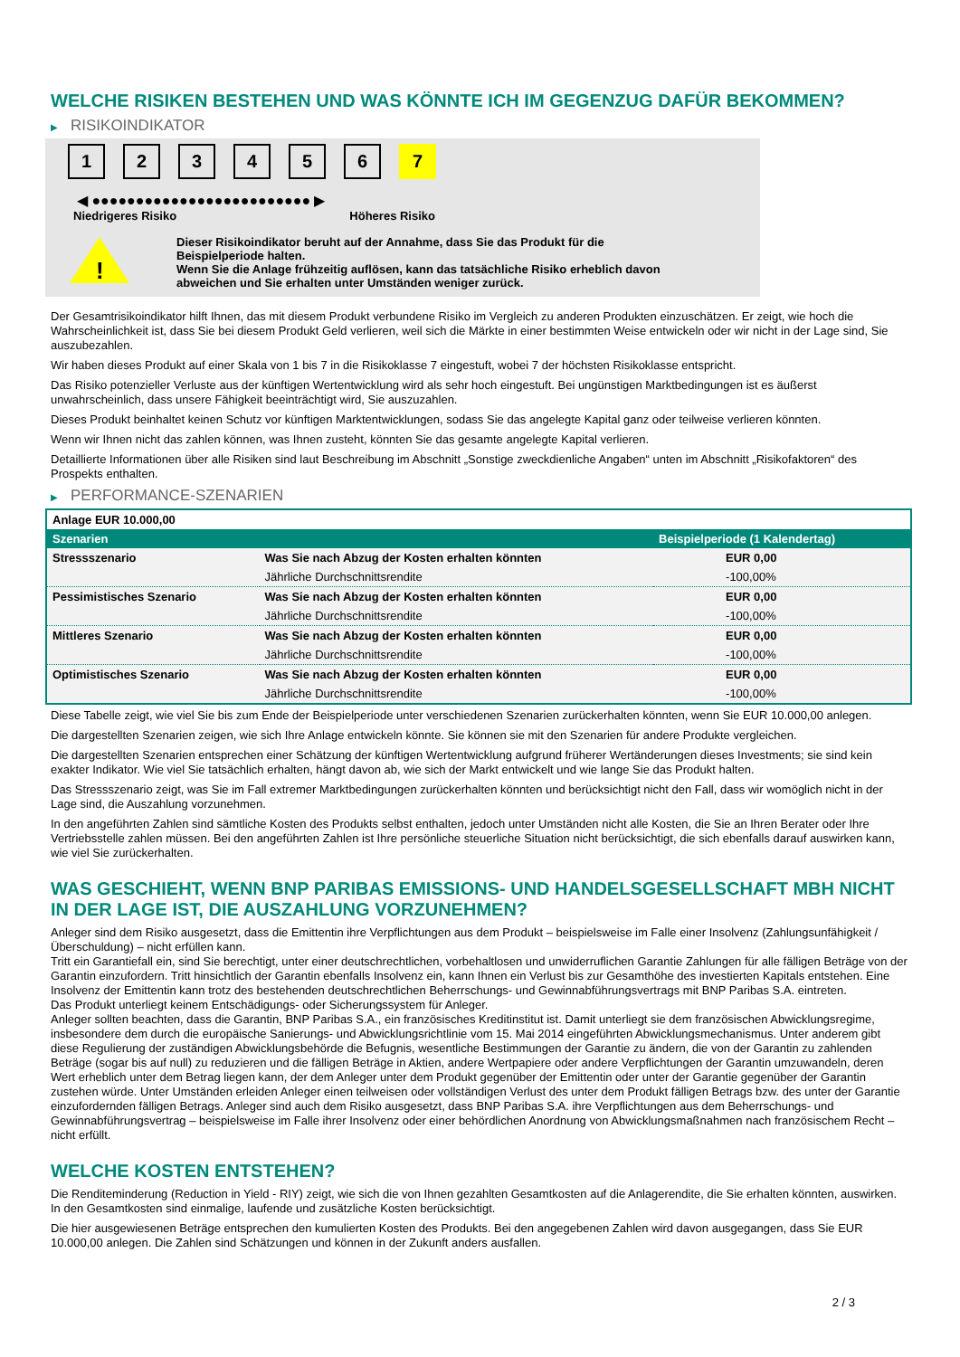WELCHE RISIKEN BESTEHEN UND WAS KÖNNTE ICH IM GEGENZUG DAFÜR BEKOMMEN?
▶ RISIKOINDIKATOR
1 2 3 4 5 6 7
◀ ●●●●●●●●●●●●●●●●●●●●●●●●● ▶
Niedrigeres Risiko Höheres Risiko
!
Dieser Risikoindikator beruht auf der Annahme, dass Sie das Produkt für die
Beispielperiode halten.
Wenn Sie die Anlage frühzeitig auflösen, kann das tatsächliche Risiko erheblich davon
abweichen und Sie erhalten unter Umständen weniger zurück.
Der Gesamtrisikoindikator hilft Ihnen, das mit diesem Produkt verbundene Risiko im Vergleich zu anderen Produkten einzuschätzen. Er zeigt, wie hoch die Wahrscheinlichkeit ist, dass Sie bei diesem Produkt Geld verlieren, weil sich die Märkte in einer bestimmten Weise entwickeln oder wir nicht in der Lage sind, Sie auszubezahlen.
Wir haben dieses Produkt auf einer Skala von 1 bis 7 in die Risikoklasse 7 eingestuft, wobei 7 der höchsten Risikoklasse entspricht.
Das Risiko potenzieller Verluste aus der künftigen Wertentwicklung wird als sehr hoch eingestuft. Bei ungünstigen Marktbedingungen ist es äußerst unwahrscheinlich, dass unsere Fähigkeit beeinträchtigt wird, Sie auszuzahlen.
Dieses Produkt beinhaltet keinen Schutz vor künftigen Marktentwicklungen, sodass Sie das angelegte Kapital ganz oder teilweise verlieren könnten.
Wenn wir Ihnen nicht das zahlen können, was Ihnen zusteht, könnten Sie das gesamte angelegte Kapital verlieren.
Detaillierte Informationen über alle Risiken sind laut Beschreibung im Abschnitt „Sonstige zweckdienliche Angaben“ unten im Abschnitt „Risikofaktoren“ des Prospekts enthalten.
▶ PERFORMANCE-SZENARIEN
| Anlage EUR 10.000,00 | | |
| Szenarien | | Beispielperiode (1 Kalendertag) |
| Stressszenario | Was Sie nach Abzug der Kosten erhalten könnten | EUR 0,00 |
| | Jährliche Durchschnittsrendite | -100,00% |
| Pessimistisches Szenario | Was Sie nach Abzug der Kosten erhalten könnten | EUR 0,00 |
| | Jährliche Durchschnittsrendite | -100,00% |
| Mittleres Szenario | Was Sie nach Abzug der Kosten erhalten könnten | EUR 0,00 |
| | Jährliche Durchschnittsrendite | -100,00% |
| Optimistisches Szenario | Was Sie nach Abzug der Kosten erhalten könnten | EUR 0,00 |
| | Jährliche Durchschnittsrendite | -100,00% |
Diese Tabelle zeigt, wie viel Sie bis zum Ende der Beispielperiode unter verschiedenen Szenarien zurückerhalten könnten, wenn Sie EUR 10.000,00 anlegen.
Die dargestellten Szenarien zeigen, wie sich Ihre Anlage entwickeln könnte. Sie können sie mit den Szenarien für andere Produkte vergleichen.
Die dargestellten Szenarien entsprechen einer Schätzung der künftigen Wertentwicklung aufgrund früherer Wertänderungen dieses Investments; sie sind kein exakter Indikator. Wie viel Sie tatsächlich erhalten, hängt davon ab, wie sich der Markt entwickelt und wie lange Sie das Produkt halten.
Das Stressszenario zeigt, was Sie im Fall extremer Marktbedingungen zurückerhalten könnten und berücksichtigt nicht den Fall, dass wir womöglich nicht in der Lage sind, die Auszahlung vorzunehmen.
In den angeführten Zahlen sind sämtliche Kosten des Produkts selbst enthalten, jedoch unter Umständen nicht alle Kosten, die Sie an Ihren Berater oder Ihre Vertriebsstelle zahlen müssen. Bei den angeführten Zahlen ist Ihre persönliche steuerliche Situation nicht berücksichtigt, die sich ebenfalls darauf auswirken kann, wie viel Sie zurückerhalten.
WAS GESCHIEHT, WENN BNP PARIBAS EMISSIONS- UND HANDELSGESELLSCHAFT MBH NICHT IN DER LAGE IST, DIE AUSZAHLUNG VORZUNEHMEN?
Anleger sind dem Risiko ausgesetzt, dass die Emittentin ihre Verpflichtungen aus dem Produkt – beispielsweise im Falle einer Insolvenz (Zahlungsunfähigkeit / Überschuldung) – nicht erfüllen kann.
Tritt ein Garantiefall ein, sind Sie berechtigt, unter einer deutschrechtlichen, vorbehaltlosen und unwiderruflichen Garantie Zahlungen für alle fälligen Beträge von der Garantin einzufordern. Tritt hinsichtlich der Garantin ebenfalls Insolvenz ein, kann Ihnen ein Verlust bis zur Gesamthöhe des investierten Kapitals entstehen. Eine Insolvenz der Emittentin kann trotz des bestehenden deutschrechtlichen Beherrschungs- und Gewinnabführungsvertrags mit BNP Paribas S.A. eintreten.
Das Produkt unterliegt keinem Entschädigungs- oder Sicherungssystem für Anleger.
Anleger sollten beachten, dass die Garantin, BNP Paribas S.A., ein französisches Kreditinstitut ist. Damit unterliegt sie dem französischen Abwicklungsregime, insbesondere dem durch die europäische Sanierungs- und Abwicklungsrichtlinie vom 15. Mai 2014 eingeführten Abwicklungsmechanismus. Unter anderem gibt diese Regulierung der zuständigen Abwicklungsbehörde die Befugnis, wesentliche Bestimmungen der Garantie zu ändern, die von der Garantin zu zahlenden Beträge (sogar bis auf null) zu reduzieren und die fälligen Beträge in Aktien, andere Wertpapiere oder andere Verpflichtungen der Garantin umzuwandeln, deren Wert erheblich unter dem Betrag liegen kann, der dem Anleger unter dem Produkt gegenüber der Emittentin oder unter der Garantie gegenüber der Garantin zustehen würde. Unter Umständen erleiden Anleger einen teilweisen oder vollständigen Verlust des unter dem Produkt fälligen Betrags bzw. des unter der Garantie einzufordernden fälligen Betrags. Anleger sind auch dem Risiko ausgesetzt, dass BNP Paribas S.A. ihre Verpflichtungen aus dem Beherrschungs- und Gewinnabführungsvertrag – beispielsweise im Falle ihrer Insolvenz oder einer behördlichen Anordnung von Abwicklungsmaßnahmen nach französischem Recht – nicht erfüllt.
WELCHE KOSTEN ENTSTEHEN?
Die Renditeminderung (Reduction in Yield - RIY) zeigt, wie sich die von Ihnen gezahlten Gesamtkosten auf die Anlagerendite, die Sie erhalten könnten, auswirken. In den Gesamtkosten sind einmalige, laufende und zusätzliche Kosten berücksichtigt.
Die hier ausgewiesenen Beträge entsprechen den kumulierten Kosten des Produkts. Bei den angegebenen Zahlen wird davon ausgegangen, dass Sie EUR 10.000,00 anlegen. Die Zahlen sind Schätzungen und können in der Zukunft anders ausfallen.
2 / 3